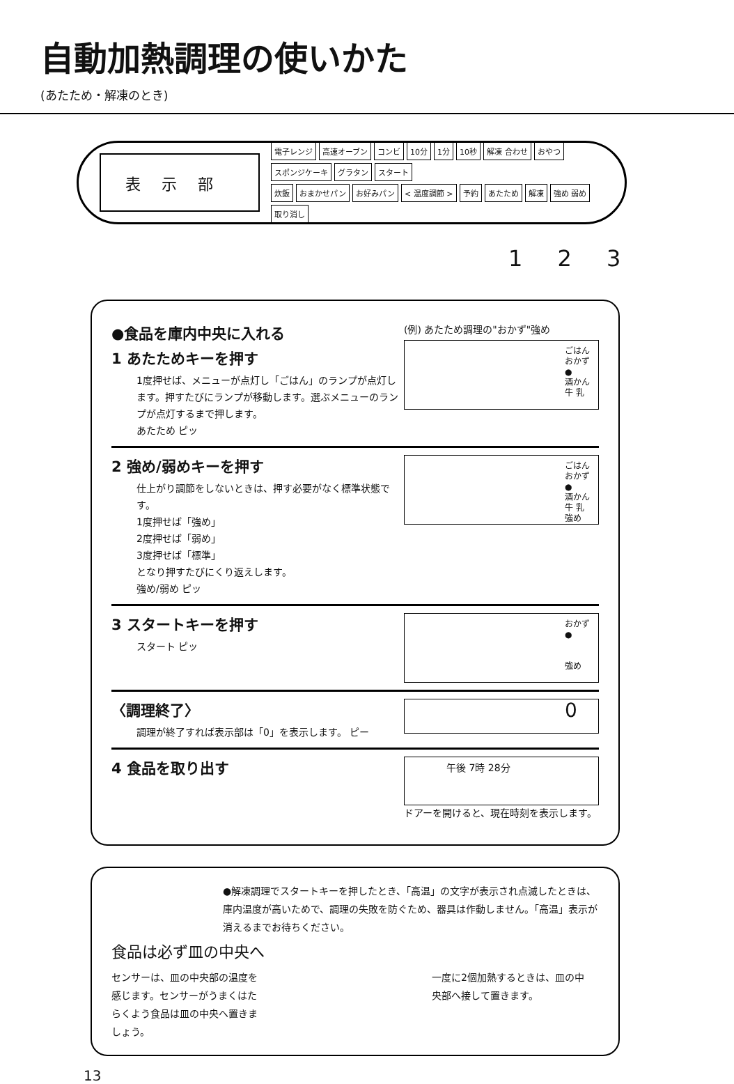自動加熱調理の使いかた
(あたため・解凍のとき)
表示部
電子レンジ 高速オーブン コンビ 10分 1分 10秒 解凍 合わせ おやつ スポンジケーキ グラタン スタート
炊飯 おまかせパン お好みパン < 温度調節 > 予約 あたため 解凍 強め 弱め 取り消し
1 2 3
●食品を庫内中央に入れる
1 あたためキーを押す
1度押せば、メニューが点灯し「ごはん」のランプが点灯します。押すたびにランプが移動します。選ぶメニューのランプが点灯するまで押します。
あたため ピッ
(例) あたため調理の"おかず"強め
ごはん
おかず ●
酒かん
牛 乳
2 強め/弱めキーを押す
仕上がり調節をしないときは、押す必要がなく標準状態です。
1度押せば「強め」
2度押せば「弱め」
3度押せば「標準」
となり押すたびにくり返えします。
強め/弱め ピッ
ごはん
おかず ●
酒かん
牛 乳
強め
3 スタートキーを押す
スタート ピッ
おかず ●
強め
〈調理終了〉
調理が終了すれば表示部は「0」を表示します。 ピー
0
4 食品を取り出す
午後 7時 28分
ドアーを開けると、現在時刻を表示します。
●解凍調理でスタートキーを押したとき、「高温」の文字が表示され点滅したときは、庫内温度が高いためで、調理の失敗を防ぐため、器具は作動しません。「高温」表示が消えるまでお待ちください。
食品は必ず皿の中央へ
センサーは、皿の中央部の温度を感じます。センサーがうまくはたらくよう食品は皿の中央へ置きましょう。
一度に2個加熱するときは、皿の中央部へ接して置きます。
13